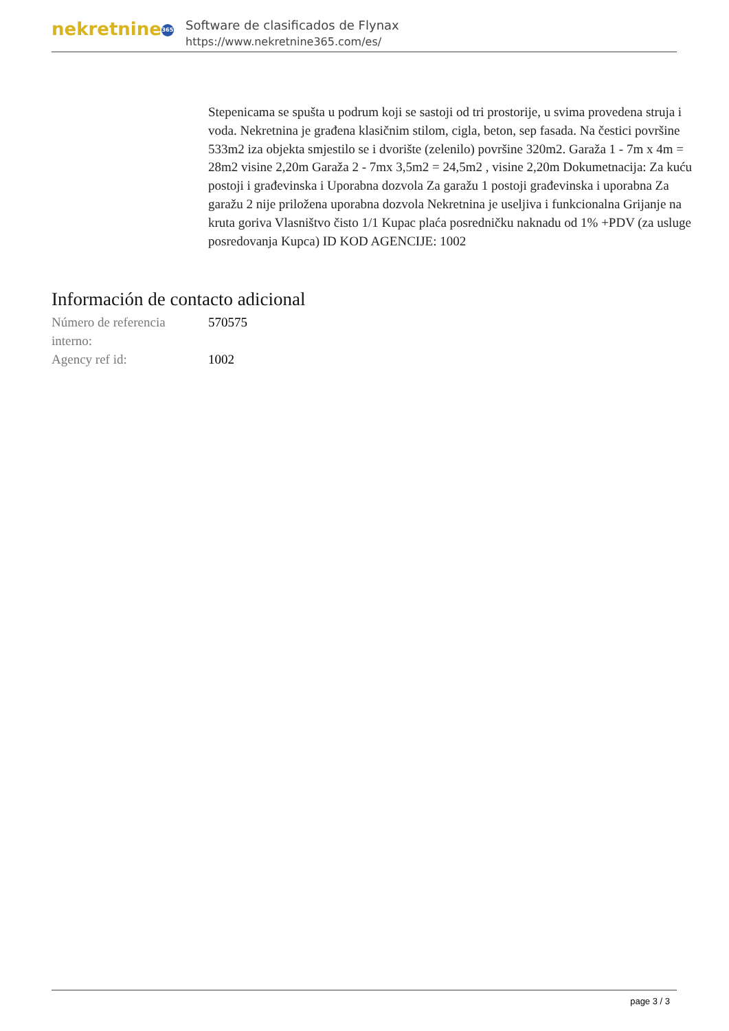nekretnine 365
Software de clasificados de Flynax
https://www.nekretnine365.com/es/
Stepenicama se spušta u podrum koji se sastoji od tri prostorije, u svima provedena struja i voda. Nekretnina je građena klasičnim stilom, cigla, beton, sep fasada. Na čestici površine 533m2 iza objekta smjestilo se i dvorište (zelenilo) površine 320m2. Garaža 1 - 7m x 4m = 28m2 visine 2,20m Garaža 2 - 7mx 3,5m2 = 24,5m2 , visine 2,20m Dokumetnacija: Za kuću postoji i građevinska i Uporabna dozvola Za garažu 1 postoji građevinska i uporabna Za garažu 2 nije priložena uporabna dozvola Nekretnina je useljiva i funkcionalna Grijanje na kruta goriva Vlasništvo čisto 1/1 Kupac plaća posredničku naknadu od 1% +PDV (za usluge posredovanja Kupca) ID KOD AGENCIJE: 1002
Información de contacto adicional
| Número de referencia interno: | 570575 |
| Agency ref id: | 1002 |
page 3 / 3